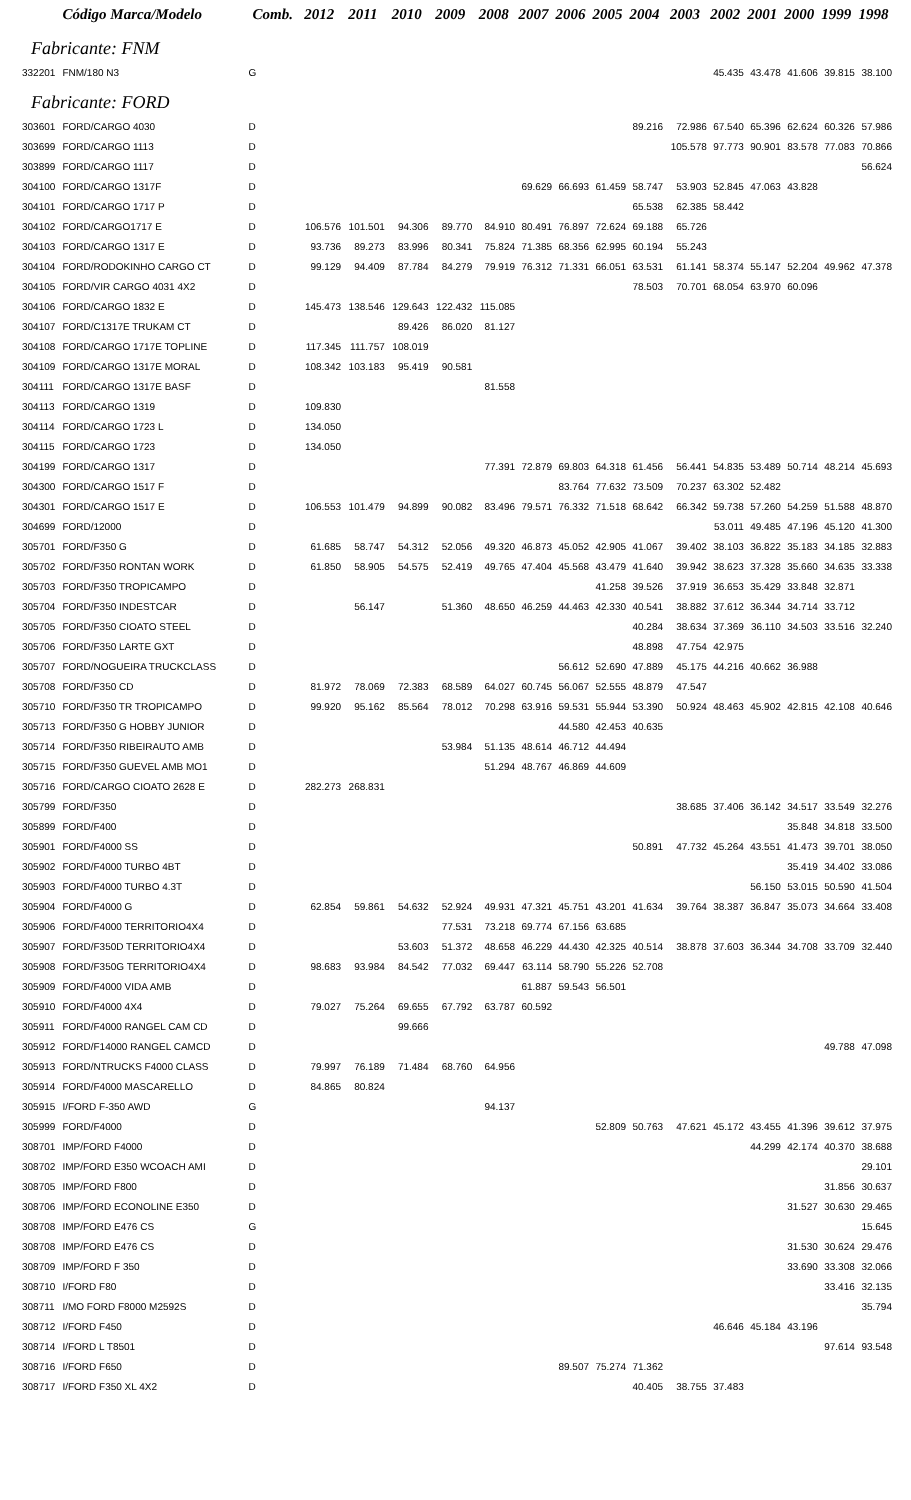| | Código Marca/Modelo | Comb. | 2012 | 2011 | 2010 | 2009 | 2008 | 2007 | 2006 | 2005 | 2004 | 2003 | 2002 | 2001 | 2000 | 1999 | 1998 |
| --- | --- | --- | --- | --- | --- | --- | --- | --- | --- | --- | --- | --- | --- | --- | --- | --- | --- |
| Fabricante: FNM | | | | | | | | | | | | | | | | | |
| 332201 | FNM/180 N3 | G | | | | | | | | | | | 45.435 | 43.478 | 41.606 | 39.815 | 38.100 |
| Fabricante: FORD | | | | | | | | | | | | | | | | | |
| 303601 | FORD/CARGO 4030 | D | | | | | | | | | 89.216 | 72.986 | 67.540 | 65.396 | 62.624 | 60.326 | 57.986 |
| 303699 | FORD/CARGO 1113 | D | | | | | | | | | | 105.578 | 97.773 | 90.901 | 83.578 | 77.083 | 70.866 |
| 303899 | FORD/CARGO 1117 | D | | | | | | | | | | | | | | | 56.624 |
| 304100 | FORD/CARGO 1317F | D | | | | | | 69.629 | 66.693 | 61.459 | 58.747 | 53.903 | 52.845 | 47.063 | 43.828 | | |
| 304101 | FORD/CARGO 1717 P | D | | | | | | | | | 65.538 | 62.385 | 58.442 | | | | |
| 304102 | FORD/CARGO1717 E | D | 106.576 | 101.501 | 94.306 | 89.770 | 84.910 | 80.491 | 76.897 | 72.624 | 69.188 | 65.726 | | | | | |
| 304103 | FORD/CARGO 1317 E | D | 93.736 | 89.273 | 83.996 | 80.341 | 75.824 | 71.385 | 68.356 | 62.995 | 60.194 | 55.243 | | | | | |
| 304104 | FORD/RODOKINHO CARGO CT | D | 99.129 | 94.409 | 87.784 | 84.279 | 79.919 | 76.312 | 71.331 | 66.051 | 63.531 | 61.141 | 58.374 | 55.147 | 52.204 | 49.962 | 47.378 |
| 304105 | FORD/VIR CARGO 4031 4X2 | D | | | | | | | | | 78.503 | 70.701 | 68.054 | 63.970 | 60.096 | | |
| 304106 | FORD/CARGO 1832 E | D | 145.473 | 138.546 | 129.643 | 122.432 | 115.085 | | | | | | | | | | |
| 304107 | FORD/C1317E TRUKAM CT | D | | | 89.426 | 86.020 | 81.127 | | | | | | | | | | |
| 304108 | FORD/CARGO 1717E TOPLINE | D | 117.345 | 111.757 | 108.019 | | | | | | | | | | | | |
| 304109 | FORD/CARGO 1317E MORAL | D | 108.342 | 103.183 | 95.419 | 90.581 | | | | | | | | | | | |
| 304111 | FORD/CARGO 1317E BASF | D | | | | | 81.558 | | | | | | | | | | |
| 304113 | FORD/CARGO 1319 | D | 109.830 | | | | | | | | | | | | | | |
| 304114 | FORD/CARGO 1723 L | D | 134.050 | | | | | | | | | | | | | | |
| 304115 | FORD/CARGO 1723 | D | 134.050 | | | | | | | | | | | | | | |
| 304199 | FORD/CARGO 1317 | D | | | | | 77.391 | 72.879 | 69.803 | 64.318 | 61.456 | 56.441 | 54.835 | 53.489 | 50.714 | 48.214 | 45.693 |
| 304300 | FORD/CARGO 1517 F | D | | | | | | | 83.764 | 77.632 | 73.509 | 70.237 | 63.302 | 52.482 | | | |
| 304301 | FORD/CARGO 1517 E | D | 106.553 | 101.479 | 94.899 | 90.082 | 83.496 | 79.571 | 76.332 | 71.518 | 68.642 | 66.342 | 59.738 | 57.260 | 54.259 | 51.588 | 48.870 |
| 304699 | FORD/12000 | D | | | | | | | | | | | 53.011 | 49.485 | 47.196 | 45.120 | 41.300 |
| 305701 | FORD/F350 G | D | 61.685 | 58.747 | 54.312 | 52.056 | 49.320 | 46.873 | 45.052 | 42.905 | 41.067 | 39.402 | 38.103 | 36.822 | 35.183 | 34.185 | 32.883 |
| 305702 | FORD/F350 RONTAN WORK | D | 61.850 | 58.905 | 54.575 | 52.419 | 49.765 | 47.404 | 45.568 | 43.479 | 41.640 | 39.942 | 38.623 | 37.328 | 35.660 | 34.635 | 33.338 |
| 305703 | FORD/F350 TROPICAMPO | D | | | | | | | | 41.258 | 39.526 | 37.919 | 36.653 | 35.429 | 33.848 | 32.871 | |
| 305704 | FORD/F350 INDESTCAR | D | | 56.147 | | 51.360 | 48.650 | 46.259 | 44.463 | 42.330 | 40.541 | 38.882 | 37.612 | 36.344 | 34.714 | 33.712 | |
| 305705 | FORD/F350 CIOATO STEEL | D | | | | | | | | | 40.284 | 38.634 | 37.369 | 36.110 | 34.503 | 33.516 | 32.240 |
| 305706 | FORD/F350 LARTE GXT | D | | | | | | | | | 48.898 | 47.754 | 42.975 | | | | |
| 305707 | FORD/NOGUEIRA TRUCKCLASS | D | | | | | | | 56.612 | 52.690 | 47.889 | 45.175 | 44.216 | 40.662 | 36.988 | | |
| 305708 | FORD/F350 CD | D | 81.972 | 78.069 | 72.383 | 68.589 | 64.027 | 60.745 | 56.067 | 52.555 | 48.879 | 47.547 | | | | | |
| 305710 | FORD/F350 TR TROPICAMPO | D | 99.920 | 95.162 | 85.564 | 78.012 | 70.298 | 63.916 | 59.531 | 55.944 | 53.390 | 50.924 | 48.463 | 45.902 | 42.815 | 42.108 | 40.646 |
| 305713 | FORD/F350 G HOBBY JUNIOR | D | | | | | | | 44.580 | 42.453 | 40.635 | | | | | | |
| 305714 | FORD/F350 RIBEIRAUTO AMB | D | | | | 53.984 | 51.135 | 48.614 | 46.712 | 44.494 | | | | | | | |
| 305715 | FORD/F350 GUEVEL AMB MO1 | D | | | | | 51.294 | 48.767 | 46.869 | 44.609 | | | | | | | |
| 305716 | FORD/CARGO CIOATO 2628 E | D | 282.273 | 268.831 | | | | | | | | | | | | | |
| 305799 | FORD/F350 | D | | | | | | | | | | 38.685 | 37.406 | 36.142 | 34.517 | 33.549 | 32.276 |
| 305899 | FORD/F400 | D | | | | | | | | | | | | | 35.848 | 34.818 | 33.500 |
| 305901 | FORD/F4000 SS | D | | | | | | | | | 50.891 | 47.732 | 45.264 | 43.551 | 41.473 | 39.701 | 38.050 |
| 305902 | FORD/F4000 TURBO 4BT | D | | | | | | | | | | | | | 35.419 | 34.402 | 33.086 |
| 305903 | FORD/F4000 TURBO 4.3T | D | | | | | | | | | | | | 56.150 | 53.015 | 50.590 | 41.504 |
| 305904 | FORD/F4000 G | D | 62.854 | 59.861 | 54.632 | 52.924 | 49.931 | 47.321 | 45.751 | 43.201 | 41.634 | 39.764 | 38.387 | 36.847 | 35.073 | 34.664 | 33.408 |
| 305906 | FORD/F4000 TERRITORIO4X4 | D | | | | 77.531 | 73.218 | 69.774 | 67.156 | 63.685 | | | | | | | |
| 305907 | FORD/F350D TERRITORIO4X4 | D | | | 53.603 | 51.372 | 48.658 | 46.229 | 44.430 | 42.325 | 40.514 | 38.878 | 37.603 | 36.344 | 34.708 | 33.709 | 32.440 |
| 305908 | FORD/F350G TERRITORIO4X4 | D | 98.683 | 93.984 | 84.542 | 77.032 | 69.447 | 63.114 | 58.790 | 55.226 | 52.708 | | | | | | |
| 305909 | FORD/F4000 VIDA AMB | D | | | | | | 61.887 | 59.543 | 56.501 | | | | | | | |
| 305910 | FORD/F4000 4X4 | D | 79.027 | 75.264 | 69.655 | 67.792 | 63.787 | 60.592 | | | | | | | | | |
| 305911 | FORD/F4000 RANGEL CAM CD | D | | | 99.666 | | | | | | | | | | | | |
| 305912 | FORD/F14000 RANGEL CAMCD | D | | | | | | | | | | | | | | 49.788 | 47.098 |
| 305913 | FORD/NTRUCKS F4000 CLASS | D | 79.997 | 76.189 | 71.484 | 68.760 | 64.956 | | | | | | | | | | |
| 305914 | FORD/F4000 MASCARELLO | D | 84.865 | 80.824 | | | | | | | | | | | | | |
| 305915 | I/FORD F-350 AWD | G | | | | | 94.137 | | | | | | | | | | |
| 305999 | FORD/F4000 | D | | | | | | | | 52.809 | 50.763 | 47.621 | 45.172 | 43.455 | 41.396 | 39.612 | 37.975 |
| 308701 | IMP/FORD F4000 | D | | | | | | | | | | | | 44.299 | 42.174 | 40.370 | 38.688 |
| 308702 | IMP/FORD E350 WCOACH AMI | D | | | | | | | | | | | | | | | 29.101 |
| 308705 | IMP/FORD F800 | D | | | | | | | | | | | | | | 31.856 | 30.637 |
| 308706 | IMP/FORD ECONOLINE E350 | D | | | | | | | | | | | | | 31.527 | 30.630 | 29.465 |
| 308708 | IMP/FORD E476 CS | G | | | | | | | | | | | | | | | 15.645 |
| 308708 | IMP/FORD E476 CS | D | | | | | | | | | | | | | 31.530 | 30.624 | 29.476 |
| 308709 | IMP/FORD F 350 | D | | | | | | | | | | | | | 33.690 | 33.308 | 32.066 |
| 308710 | I/FORD F80 | D | | | | | | | | | | | | | | 33.416 | 32.135 |
| 308711 | I/MO FORD F8000 M2592S | D | | | | | | | | | | | | | | | 35.794 |
| 308712 | I/FORD F450 | D | | | | | | | | | | | 46.646 | 45.184 | 43.196 | | |
| 308714 | I/FORD L T8501 | D | | | | | | | | | | | | | | 97.614 | 93.548 |
| 308716 | I/FORD F650 | D | | | | | | | 89.507 | 75.274 | 71.362 | | | | | | |
| 308717 | I/FORD F350 XL 4X2 | D | | | | | | | | | 40.405 | 38.755 | 37.483 | | | | |